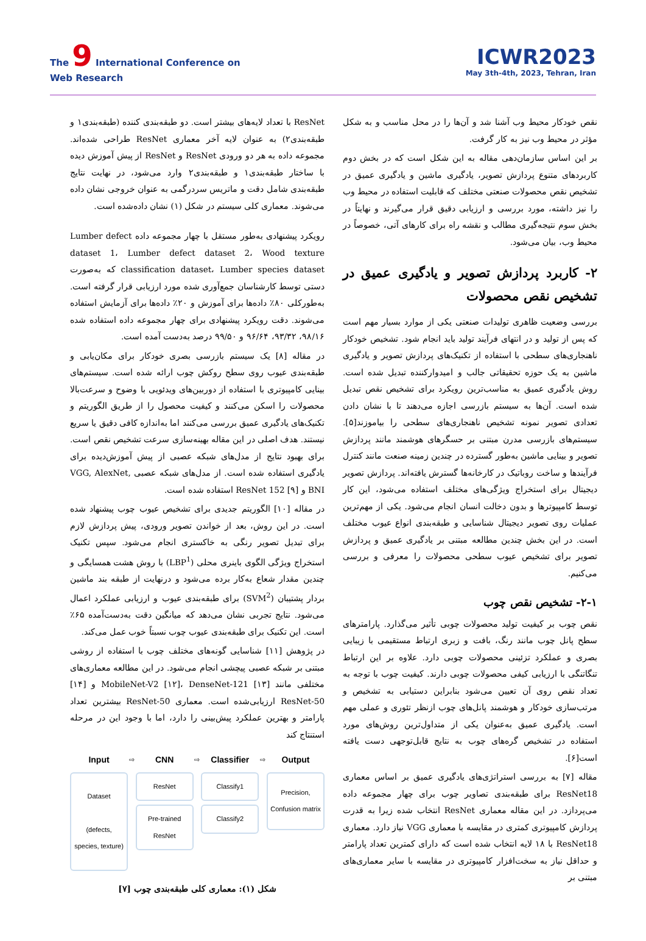The 9 International Conference on
Web Research
ICWR2023
May 3th-4th, 2023, Tehran, Iran
نقص خودکار محیط وب آشنا شد و آن‌ها را در محل مناسب و به شکل مؤثر در محیط وب نیز به کار گرفت.
بر این اساس سازمان‌دهی مقاله به این شکل است که در بخش دوم کاربردهای متنوع پردازش تصویر، یادگیری ماشین و یادگیری عمیق در تشخیص نقص محصولات صنعتی مختلف که قابلیت استفاده در محیط وب را نیز داشته، مورد بررسی و ارزیابی دقیق قرار می‌گیرند و نهایتاً در بخش سوم نتیجه‌گیری مطالب و نقشه راه برای کارهای آتی، خصوصاً در محیط وب، بیان می‌شود.
۲- کاربرد پردازش تصویر و یادگیری عمیق در تشخیص نقص محصولات
بررسی وضعیت ظاهری تولیدات صنعتی یکی از موارد بسیار مهم است که پس از تولید و در انتهای فرآیند تولید باید انجام شود. تشخیص خودکار ناهنجاری‌های سطحی با استفاده از تکنیک‌های پردازش تصویر و یادگیری ماشین به یک حوزه تحقیقاتی جالب و امیدوارکننده تبدیل شده است. روش یادگیری عمیق به مناسب‌ترین رویکرد برای تشخیص نقص تبدیل شده است. آن‌ها به سیستم بازرسی اجازه می‌دهند تا با نشان دادن تعدادی تصویر نمونه تشخیص ناهنجاری‌های سطحی را بیاموزند[۵]. سیستم‌های بازرسی مدرن مبتنی بر حسگرهای هوشمند مانند پردازش تصویر و بینایی ماشین به‌طور گسترده در چندین زمینه صنعت مانند کنترل فرآیندها و ساخت روباتیک در کارخانه‌ها گسترش یافته‌اند. پردازش تصویر دیجیتال برای استخراج ویژگی‌های مختلف استفاده می‌شود، این کار توسط کامپیوترها و بدون دخالت انسان انجام می‌شود. یکی از مهم‌ترین عملیات روی تصویر دیجیتال شناسایی و طبقه‌بندی انواع عیوب مختلف است. در این بخش چندین مطالعه مبتنی بر یادگیری عمیق و پردازش تصویر برای تشخیص عیوب سطحی محصولات را معرفی و بررسی می‌کنیم.
۲-۱- تشخیص نقص چوب
نقص چوب بر کیفیت تولید محصولات چوبی تأثیر می‌گذارد. پارامترهای سطح پانل چوب مانند رنگ، بافت و زبری ارتباط مستقیمی با زیبایی بصری و عملکرد تزئینی محصولات چوبی دارد. علاوه بر این ارتباط تنگاتنگی با ارزیابی کیفی محصولات چوبی دارند. کیفیت چوب با توجه به تعداد نقص روی آن تعیین می‌شود بنابراین دستیابی به تشخیص و مرتب‌سازی خودکار و هوشمند پانل‌های چوب ازنظر تئوری و عملی مهم است. یادگیری عمیق به‌عنوان یکی از متداول‌ترین روش‌های مورد استفاده در تشخیص گره‌های چوب به نتایج قابل‌توجهی دست یافته است[۶].
مقاله [۷] به بررسی استراتژی‌های یادگیری عمیق بر اساس معماری ResNet18 برای طبقه‌بندی تصاویر چوب برای چهار مجموعه داده می‌پردازد. در این مقاله معماری ResNet انتخاب شده زیرا به قدرت پردازش کامپیوتری کمتری در مقایسه با معماری VGG نیاز دارد. معماری ResNet18 با ۱۸ لایه انتخاب شده است که دارای کمترین تعداد پارامتر و حداقل نیاز به سخت‌افزار کامپیوتری در مقایسه با سایر معماری‌های مبتنی بر
ResNet با تعداد لایه‌های بیشتر است. دو طبقه‌بندی کننده (طبقه‌بندی۱ و طبقه‌بندی۲) به عنوان لایه آخر معماری ResNet طراحی شده‌اند. مجموعه داده به هر دو ورودی ResNet و ResNet از پیش آموزش دیده با ساختار طبقه‌بندی۱ و طبقه‌بندی۲ وارد می‌شود، در نهایت نتایج طبقه‌بندی شامل دقت و ماتریس سردرگمی به عنوان خروجی نشان داده می‌شوند. معماری کلی سیستم در شکل (۱) نشان داده‌شده است.
رویکرد پیشنهادی به‌طور مستقل با چهار مجموعه داده Lumber defect dataset 1، Lumber defect dataset 2، Wood texture classification dataset، Lumber species dataset که به‌صورت دستی توسط کارشناسان جمع‌آوری شده مورد ارزیابی قرار گرفته است. به‌طورکلی ۸۰٪ داده‌ها برای آموزش و ۲۰٪ داده‌ها برای آزمایش استفاده می‌شوند. دقت رویکرد پیشنهادی برای چهار مجموعه داده استفاده شده ۹۸/۱۶، ۹۳/۳۲، ۹۶/۶۴ و ۹۹/۵۰ درصد به‌دست آمده است.
در مقاله [۸] یک سیستم بازرسی بصری خودکار برای مکان‌یابی و طبقه‌بندی عیوب روی سطح روکش چوب ارائه شده است. سیستم‌های بینایی کامپیوتری با استفاده از دوربین‌های ویدئویی با وضوح و سرعت‌بالا محصولات را اسکن می‌کنند و کیفیت محصول را از طریق الگوریتم و تکنیک‌های یادگیری عمیق بررسی می‌کنند اما به‌اندازه کافی دقیق یا سریع نیستند. هدف اصلی در این مقاله بهینه‌سازی سرعت تشخیص نقص است. برای بهبود نتایج از مدل‌های شبکه عصبی از پیش آموزش‌دیده برای یادگیری استفاده شده است. از مدل‌های شبکه عصبی VGG, AlexNet, BNI و ResNet 152 [۹] استفاده شده است.
در مقاله [۱۰] الگوریتم جدیدی برای تشخیص عیوب چوب پیشنهاد شده است. در این روش، بعد از خواندن تصویر ورودی، پیش پردازش لازم برای تبدیل تصویر رنگی به خاکستری انجام می‌شود. سپس تکنیک استخراج ویژگی الگوی باینری محلی (LBP<sup>1</sup>) با روش هشت همسایگی و چندین مقدار شعاع به‌کار برده می‌شود و درنهایت از طبقه بند ماشین بردار پشتیبان (SVM<sup>2</sup>) برای طبقه‌بندی عیوب و ارزیابی عملکرد اعمال می‌شود. نتایج تجربی نشان می‌دهد که میانگین دقت به‌دست‌آمده ۶۵٪ است. این تکنیک برای طبقه‌بندی عیوب چوب نسبتاً خوب عمل می‌کند.
در پژوهش [۱۱] شناسایی گونه‌های مختلف چوب با استفاده از روشی مبتنی بر شبکه عصبی پیچشی انجام می‌شود. در این مطالعه معماری‌های مختلفی مانند MobileNet-V2 [۱۲]، DenseNet-121 [۱۳] و [۱۴] ResNet-50 ارزیابی‌شده است. معماری ResNet-50 بیشترین تعداد پارامتر و بهترین عملکرد پیش‌بینی را دارد، اما با وجود این در مرحله استنتاج کند
Input
Dataset
(defects, species, texture)
⇨
CNN
ResNet
Pre-trained ResNet
⇨
Classifier
Classify1
Classify2
⇨
Output
Precision,
Confusion matrix
شکل (۱): معماری کلی طبقه‌بندی چوب [۷]